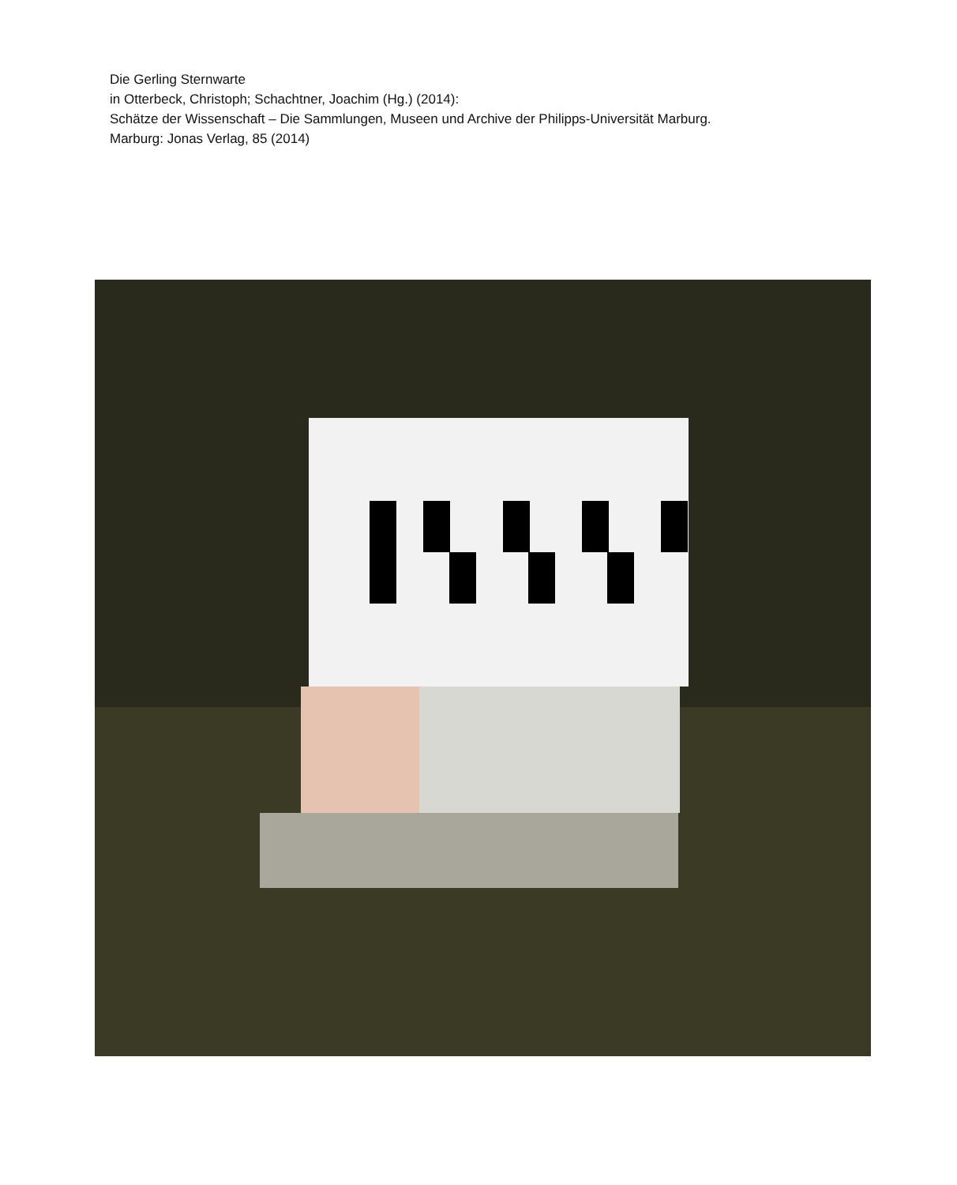Die Gerling Sternwarte
in Otterbeck, Christoph; Schachtner, Joachim (Hg.) (2014):
Schätze der Wissenschaft – Die Sammlungen, Museen und Archive der Philipps-Universität Marburg.
Marburg: Jonas Verlag, 85 (2014)